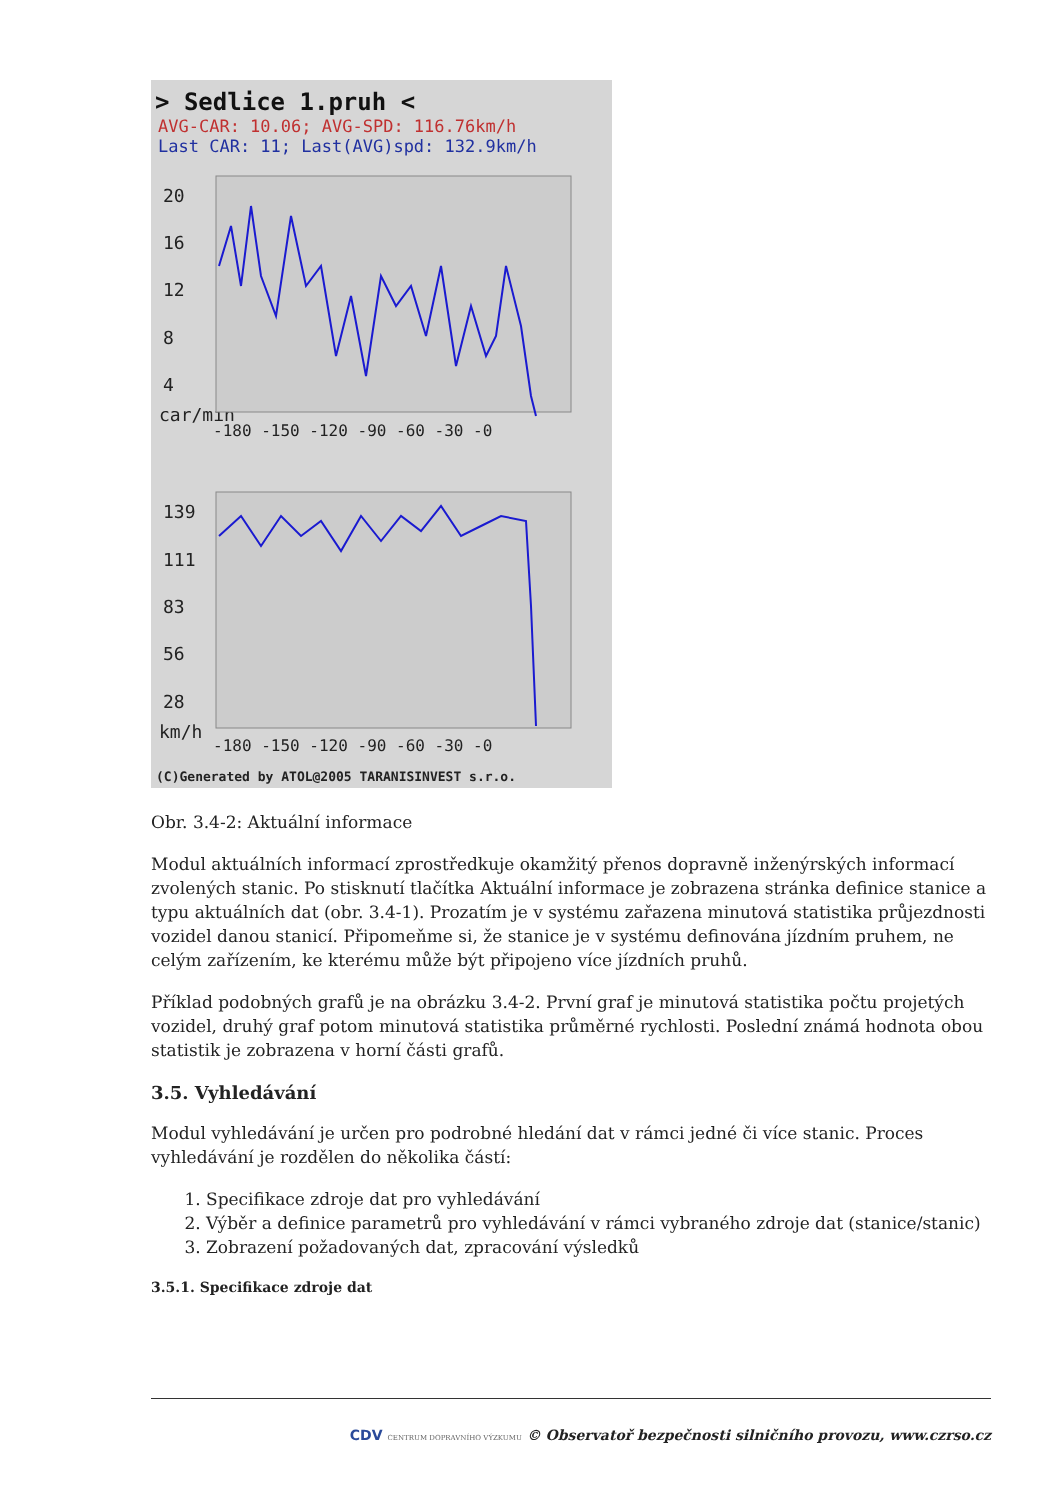> Sedlice 1.pruh <
AVG-CAR: 10.06; AVG-SPD: 116.76km/h
Last CAR: 11; Last(AVG)spd: 132.9km/h
20
16
12
8
4
car/min
139
111
83
56
28
km/h
-180 -150 -120 -90 -60 -30 -0
-180 -150 -120 -90 -60 -30 -0
(C)Generated by ATOL@2005 TARANISINVEST s.r.o.
Obr. 3.4-2: Aktuální informace
Modul aktuálních informací zprostředkuje okamžitý přenos dopravně inženýrských informací zvolených stanic. Po stisknutí tlačítka Aktuální informace je zobrazena stránka definice stanice a typu aktuálních dat (obr. 3.4-1). Prozatím je v systému zařazena minutová statistika průjezdnosti vozidel danou stanicí. Připomeňme si, že stanice je v systému definována jízdním pruhem, ne celým zařízením, ke kterému může být připojeno více jízdních pruhů.
Příklad podobných grafů je na obrázku 3.4-2. První graf je minutová statistika počtu projetých vozidel, druhý graf potom minutová statistika průměrné rychlosti. Poslední známá hodnota obou statistik je zobrazena v horní části grafů.
3.5. Vyhledávání
Modul vyhledávání je určen pro podrobné hledání dat v rámci jedné či více stanic. Proces vyhledávání je rozdělen do několika částí:
1. Specifikace zdroje dat pro vyhledávání
2. Výběr a definice parametrů pro vyhledávání v rámci vybraného zdroje dat (stanice/stanic)
3. Zobrazení požadovaných dat, zpracování výsledků
3.5.1. Specifikace zdroje dat
CDV CENTRUM DOPRAVNÍHO VÝZKUMU © Observatoř bezpečnosti silničního provozu, www.czrso.cz